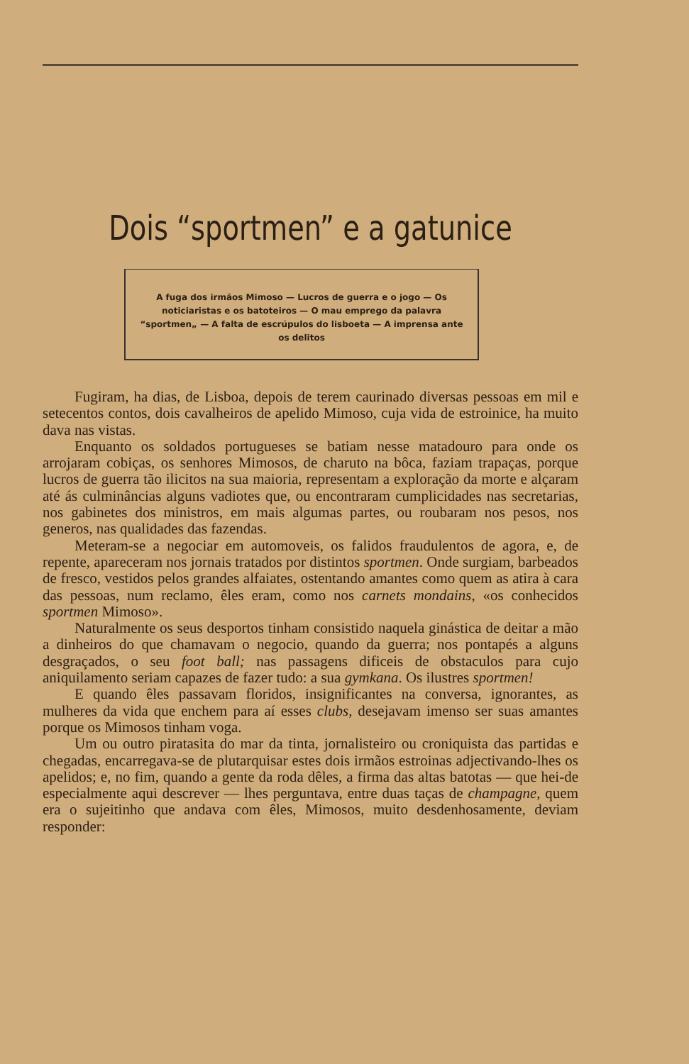Dois “sportmen” e a gatunice
A fuga dos irmãos Mimoso — Lucros de guerra e o jogo — Os noticiaristas e os batoteiros — O mau emprego da palavra “sportmen„ — A falta de escrúpulos do lisboeta — A imprensa ante os delitos
Fugiram, ha dias, de Lisboa, depois de terem caurinado diversas pessoas em mil e setecentos contos, dois cavalheiros de apelido Mimoso, cuja vida de estroinice, ha muito dava nas vistas.
Enquanto os soldados portugueses se batiam nesse matadouro para onde os arrojaram cobiças, os senhores Mimosos, de charuto na bôca, faziam trapaças, porque lucros de guerra tão ilicitos na sua maioria, representam a exploração da morte e alçaram até ás culminâncias alguns vadiotes que, ou encontraram cumplicidades nas secretarias, nos gabinetes dos ministros, em mais algumas partes, ou roubaram nos pesos, nos generos, nas qualidades das fazendas.
Meteram-se a negociar em automoveis, os falidos fraudulentos de agora, e, de repente, apareceram nos jornais tratados por distintos sportmen. Onde surgiam, barbeados de fresco, vestidos pelos grandes alfaiates, ostentando amantes como quem as atira à cara das pessoas, num reclamo, êles eram, como nos carnets mondains, «os conhecidos sportmen Mimoso».
Naturalmente os seus desportos tinham consistido naquela ginástica de deitar a mão a dinheiros do que chamavam o negocio, quando da guerra; nos pontapés a alguns desgraçados, o seu foot ball; nas passagens dificeis de obstaculos para cujo aniquilamento seriam capazes de fazer tudo: a sua gymkana. Os ilustres sportmen!
E quando êles passavam floridos, insignificantes na conversa, ignorantes, as mulheres da vida que enchem para aí esses clubs, desejavam imenso ser suas amantes porque os Mimosos tinham voga.
Um ou outro piratasita do mar da tinta, jornalisteiro ou croniquista das partidas e chegadas, encarregava-se de plutarquisar estes dois irmãos estroinas adjectivando-lhes os apelidos; e, no fim, quando a gente da roda dêles, a firma das altas batotas — que hei-de especialmente aqui descrever — lhes perguntava, entre duas taças de champagne, quem era o sujeitinho que andava com êles, Mimosos, muito desdenhosamente, deviam responder: